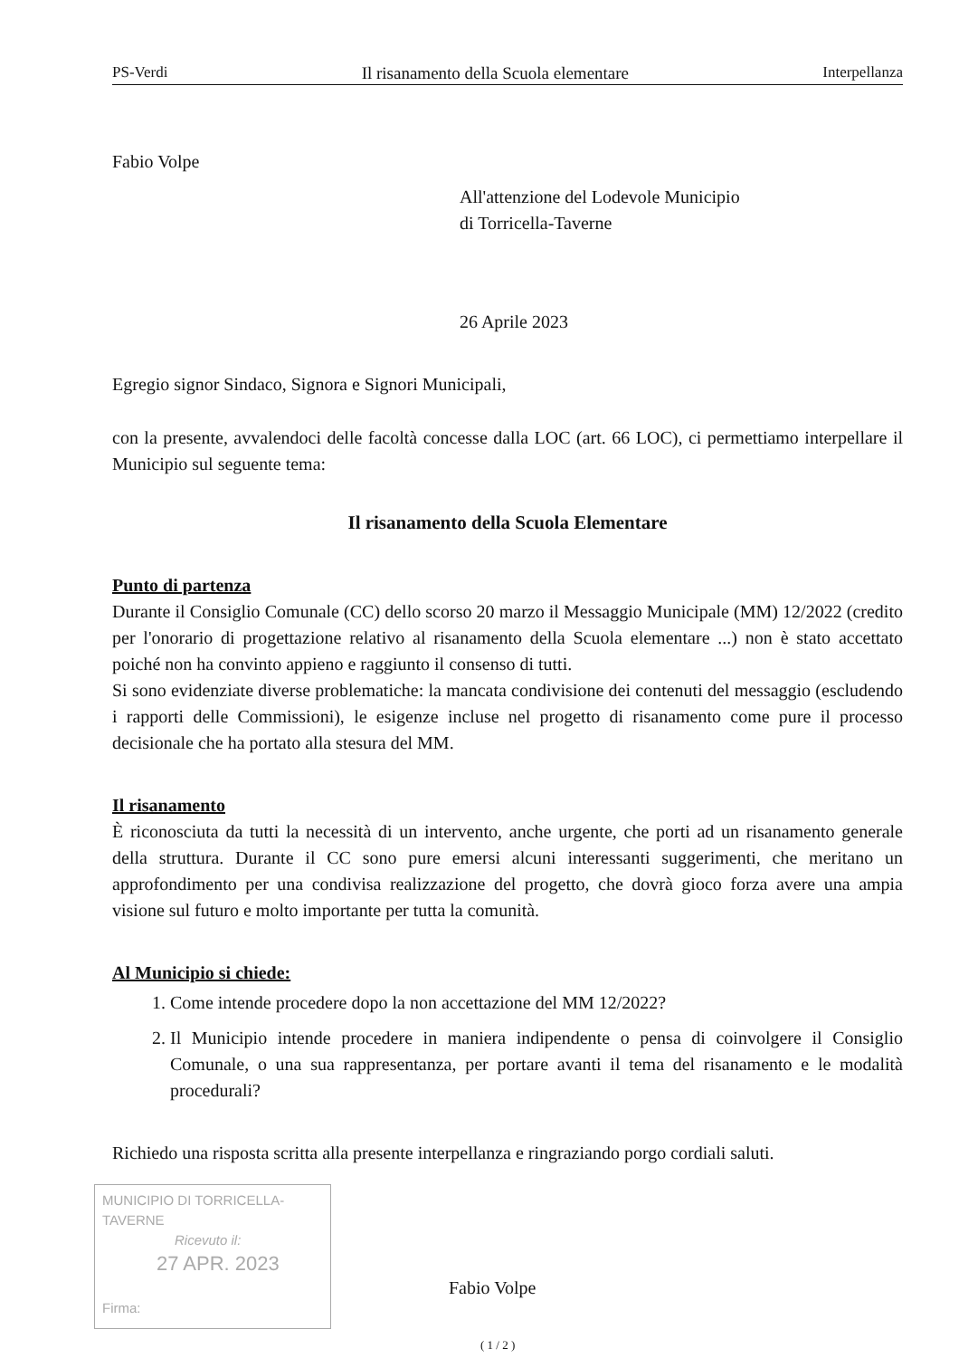PS-Verdi Il risanamento della Scuola elementare Interpellanza
Fabio Volpe
All'attenzione del Lodevole Municipio
di Torricella-Taverne
26 Aprile 2023
Egregio signor Sindaco, Signora e Signori Municipali,
con la presente, avvalendoci delle facoltà concesse dalla LOC (art. 66 LOC), ci permettiamo interpellare il Municipio sul seguente tema:
Il risanamento della Scuola Elementare
Punto di partenza
Durante il Consiglio Comunale (CC) dello scorso 20 marzo il Messaggio Municipale (MM) 12/2022 (credito per l'onorario di progettazione relativo al risanamento della Scuola elementare ...) non è stato accettato poiché non ha convinto appieno e raggiunto il consenso di tutti.
Si sono evidenziate diverse problematiche: la mancata condivisione dei contenuti del messaggio (escludendo i rapporti delle Commissioni), le esigenze incluse nel progetto di risanamento come pure il processo decisionale che ha portato alla stesura del MM.
Il risanamento
È riconosciuta da tutti la necessità di un intervento, anche urgente, che porti ad un risanamento generale della struttura. Durante il CC sono pure emersi alcuni interessanti suggerimenti, che meritano un approfondimento per una condivisa realizzazione del progetto, che dovrà gioco forza avere una ampia visione sul futuro e molto importante per tutta la comunità.
Al Municipio si chiede:
1. Come intende procedere dopo la non accettazione del MM 12/2022?
2. Il Municipio intende procedere in maniera indipendente o pensa di coinvolgere il Consiglio Comunale, o una sua rappresentanza, per portare avanti il tema del risanamento e le modalità procedurali?
Richiedo una risposta scritta alla presente interpellanza e ringraziando porgo cordiali saluti.
MUNICIPIO DI TORRICELLA-TAVERNE
Ricevuto il:
27 APR. 2023
Firma:
Fabio Volpe
( 1 / 2 )